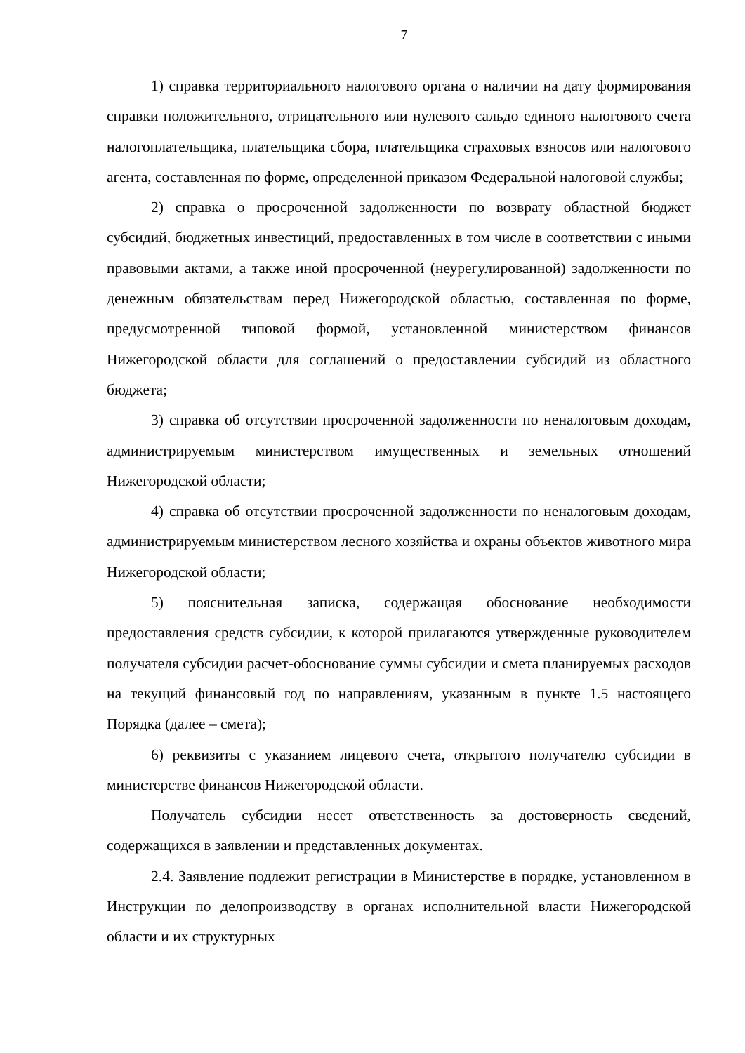7
1) справка территориального налогового органа о наличии на дату формирования справки положительного, отрицательного или нулевого сальдо единого налогового счета налогоплательщика, плательщика сбора, плательщика страховых взносов или налогового агента, составленная по форме, определенной приказом Федеральной налоговой службы;
2) справка о просроченной задолженности по возврату областной бюджет субсидий, бюджетных инвестиций, предоставленных в том числе в соответствии с иными правовыми актами, а также иной просроченной (неурегулированной) задолженности по денежным обязательствам перед Нижегородской областью, составленная по форме, предусмотренной типовой формой, установленной министерством финансов Нижегородской области для соглашений о предоставлении субсидий из областного бюджета;
3) справка об отсутствии просроченной задолженности по неналоговым доходам, администрируемым министерством имущественных и земельных отношений Нижегородской области;
4) справка об отсутствии просроченной задолженности по неналоговым доходам, администрируемым министерством лесного хозяйства и охраны объектов животного мира Нижегородской области;
5) пояснительная записка, содержащая обоснование необходимости предоставления средств субсидии, к которой прилагаются утвержденные руководителем получателя субсидии расчет-обоснование суммы субсидии и смета планируемых расходов на текущий финансовый год по направлениям, указанным в пункте 1.5 настоящего Порядка (далее – смета);
6) реквизиты с указанием лицевого счета, открытого получателю субсидии в министерстве финансов Нижегородской области.
Получатель субсидии несет ответственность за достоверность сведений, содержащихся в заявлении и представленных документах.
2.4. Заявление подлежит регистрации в Министерстве в порядке, установленном в Инструкции по делопроизводству в органах исполнительной власти Нижегородской области и их структурных